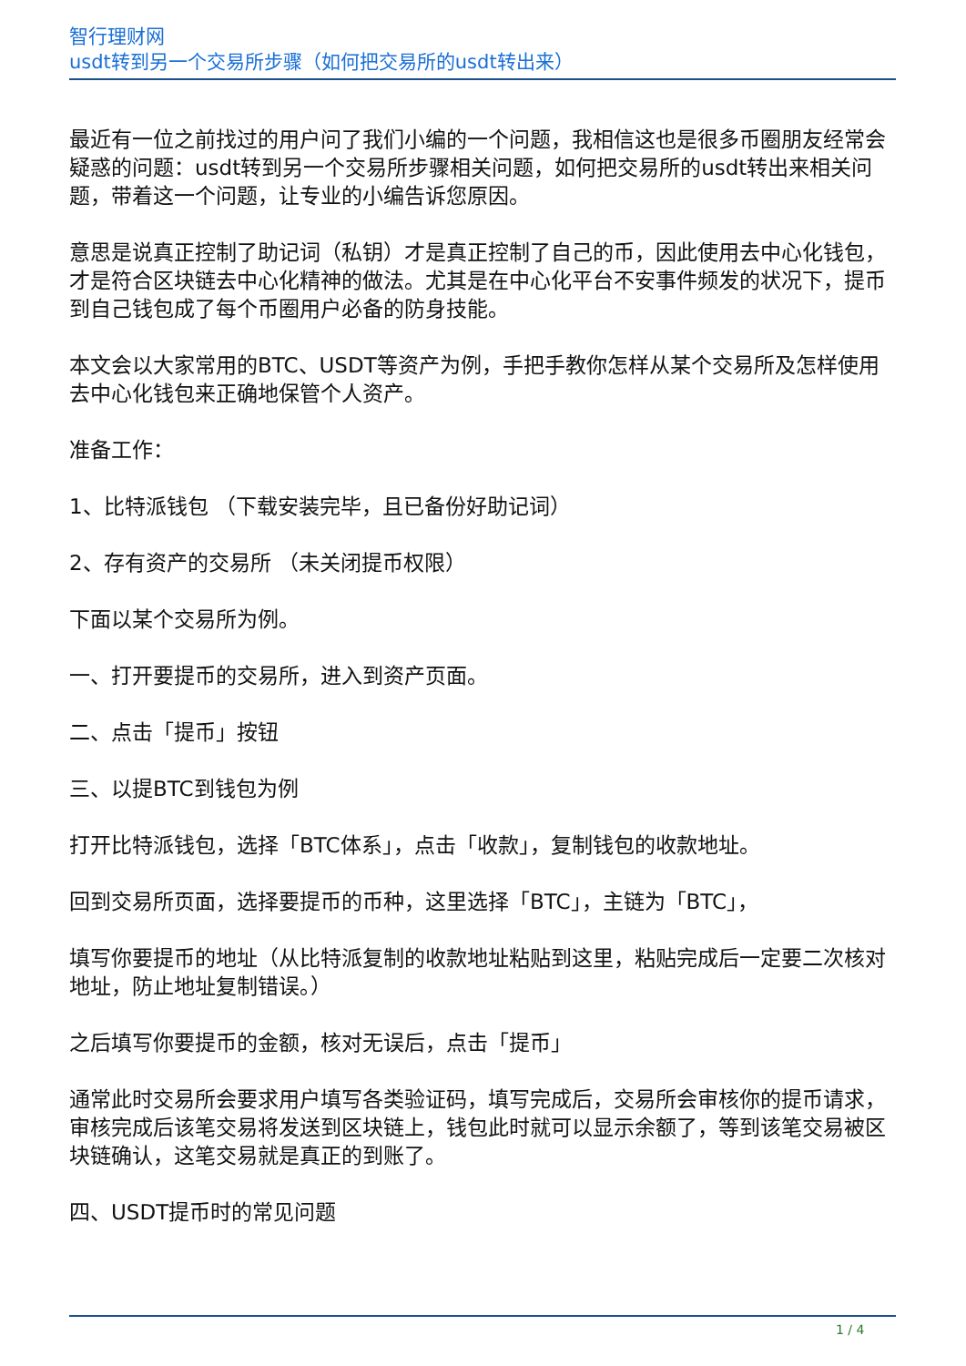智行理财网
usdt转到另一个交易所步骤（如何把交易所的usdt转出来）
最近有一位之前找过的用户问了我们小编的一个问题，我相信这也是很多币圈朋友经常会疑惑的问题：usdt转到另一个交易所步骤相关问题，如何把交易所的usdt转出来相关问题，带着这一个问题，让专业的小编告诉您原因。
意思是说真正控制了助记词（私钥）才是真正控制了自己的币，因此使用去中心化钱包，才是符合区块链去中心化精神的做法。尤其是在中心化平台不安事件频发的状况下，提币到自己钱包成了每个币圈用户必备的防身技能。
本文会以大家常用的BTC、USDT等资产为例，手把手教你怎样从某个交易所及怎样使用去中心化钱包来正确地保管个人资产。
准备工作：
1、比特派钱包 （下载安装完毕，且已备份好助记词）
2、存有资产的交易所 （未关闭提币权限）
下面以某个交易所为例。
一、打开要提币的交易所，进入到资产页面。
二、点击「提币」按钮
三、以提BTC到钱包为例
打开比特派钱包，选择「BTC体系」，点击「收款」，复制钱包的收款地址。
回到交易所页面，选择要提币的币种，这里选择「BTC」，主链为「BTC」，
填写你要提币的地址（从比特派复制的收款地址粘贴到这里，粘贴完成后一定要二次核对地址，防止地址复制错误。）
之后填写你要提币的金额，核对无误后，点击「提币」
通常此时交易所会要求用户填写各类验证码，填写完成后，交易所会审核你的提币请求，审核完成后该笔交易将发送到区块链上，钱包此时就可以显示余额了，等到该笔交易被区块链确认，这笔交易就是真正的到账了。
四、USDT提币时的常见问题
1 / 4